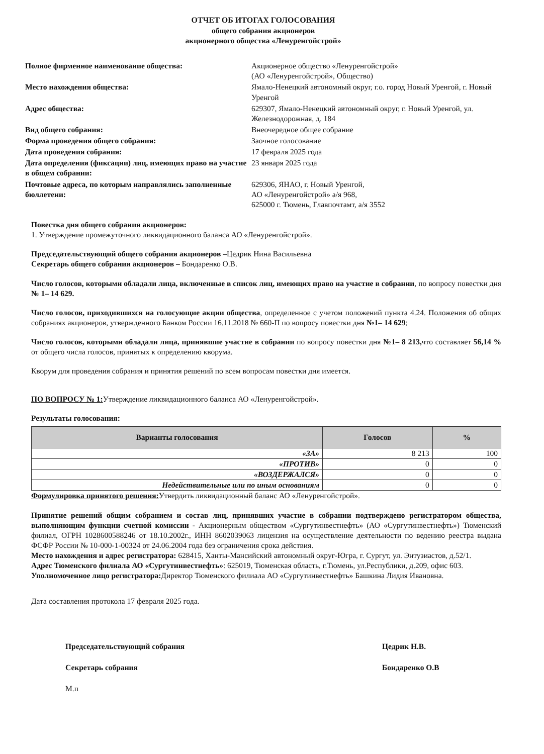ОТЧЕТ ОБ ИТОГАХ ГОЛОСОВАНИЯ
общего собрания акционеров
акционерного общества «Ленуренгойстрой»
Полное фирменное наименование общества:
Акционерное общество «Ленуренгойстрой»
(АО «Ленуренгойстрой», Общество)
Место нахождения общества:
Ямало-Ненецкий автономный округ, г.о. город Новый Уренгой, г. Новый Уренгой
Адрес общества:
629307, Ямало-Ненецкий автономный округ, г. Новый Уренгой, ул. Железнодорожная, д. 184
Вид общего собрания:
Внеочередное общее собрание
Форма проведения общего собрания:
Заочное голосование
Дата проведения собрания:
17 февраля 2025 года
Дата определения (фиксации) лиц, имеющих право на участие в общем собрании:
23 января 2025 года
Почтовые адреса, по которым направлялись заполненные бюллетени:
629306, ЯНАО, г. Новый Уренгой,
АО «Ленуренгойстрой» а/я 968,
625000 г. Тюмень, Главпочтамт, а/я 3552
Повестка дня общего собрания акционеров:
1. Утверждение промежуточного ликвидационного баланса АО «Ленуренгойстрой».
Председательствующий общего собрания акционеров –Цедрик Нина Васильевна
Секретарь общего собрания акционеров – Бондаренко О.В.
Число голосов, которыми обладали лица, включенные в список лиц, имеющих право на участие в собрании, по вопросу повестки дня № 1– 14 629.
Число голосов, приходившихся на голосующие акции общества, определенное с учетом положений пункта 4.24. Положения об общих собраниях акционеров, утвержденного Банком России 16.11.2018 № 660-П по вопросу повестки дня №1– 14 629;
Число голосов, которыми обладали лица, принявшие участие в собрании по вопросу повестки дня №1– 8 213, что составляет 56,14 % от общего числа голосов, принятых к определению кворума.
Кворум для проведения собрания и принятия решений по всем вопросам повестки дня имеется.
ПО ВОПРОСУ № 1: Утверждение ликвидационного баланса АО «Ленуренгойстрой».
Результаты голосования:
| Варианты голосования | Голосов | % |
| --- | --- | --- |
| «ЗА» | 8 213 | 100 |
| «ПРОТИВ» | 0 | 0 |
| «ВОЗДЕРЖАЛСЯ» | 0 | 0 |
| Недействительные или по иным основаниям | 0 | 0 |
Формулировка принятого решения: Утвердить ликвидационный баланс АО «Ленуренгойстрой».
Принятие решений общим собранием и состав лиц, принявших участие в собрании подтверждено регистратором общества, выполняющим функции счетной комиссии - Акционерным обществом «Сургутинвестнефть» (АО «Сургутинвестнефть») Тюменский филиал, ОГРН 1028600588246 от 18.10.2002г., ИНН 8602039063 лицензия на осуществление деятельности по ведению реестра выдана ФСФР России № 10-000-1-00324 от 24.06.2004 года без ограничения срока действия.
Место нахождения и адрес регистратора: 628415, Ханты-Мансийский автономный округ-Югра, г. Сургут, ул. Энтузиастов, д.52/1.
Адрес Тюменского филиала АО «Сургутинвестнефть»: 625019, Тюменская область, г.Тюмень, ул.Республики, д.209, офис 603.
Уполномоченное лицо регистратора: Директор Тюменского филиала АО «Сургутинвестнефть» Башкина Лидия Ивановна.
Дата составления протокола 17 февраля 2025 года.
Председательствующий собрания
Секретарь собрания
М.п
Цедрик Н.В.
Бондаренко О.В